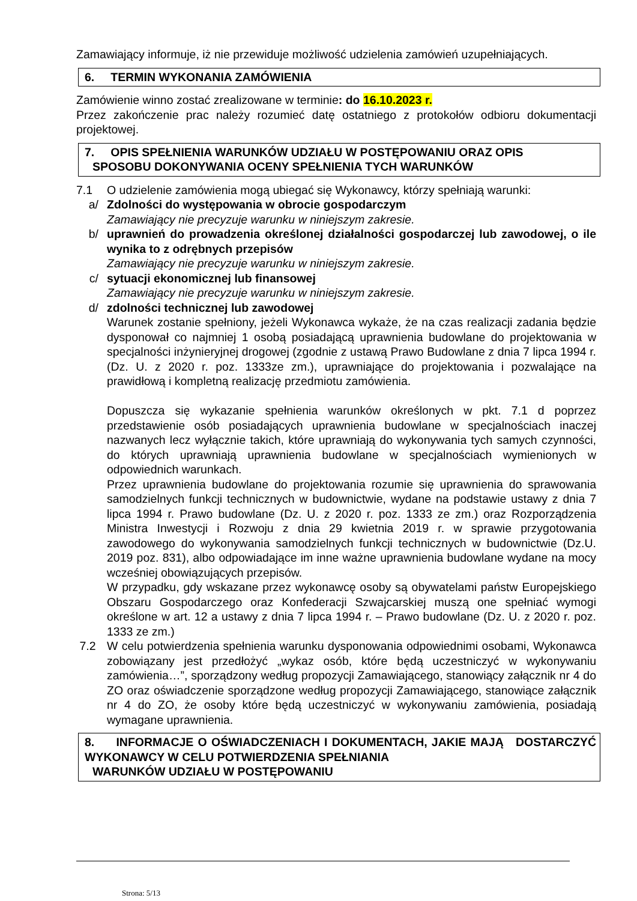Zamawiający informuje, iż nie przewiduje możliwość udzielenia zamówień uzupełniających.
6. TERMIN WYKONANIA ZAMÓWIENIA
Zamówienie winno zostać zrealizowane w terminie: do 16.10.2023 r.
Przez zakończenie prac należy rozumieć datę ostatniego z protokołów odbioru dokumentacji projektowej.
7. OPIS SPEŁNIENIA WARUNKÓW UDZIAŁU W POSTĘPOWANIU ORAZ OPIS
SPOSOBU DOKONYWANIA OCENY SPEŁNIENIA TYCH WARUNKÓW
7.1 O udzielenie zamówienia mogą ubiegać się Wykonawcy, którzy spełniają warunki:
a/ Zdolności do występowania w obrocie gospodarczym
Zamawiający nie precyzuje warunku w niniejszym zakresie.
b/ uprawnień do prowadzenia określonej działalności gospodarczej lub zawodowej, o ile wynika to z odrębnych przepisów
Zamawiający nie precyzuje warunku w niniejszym zakresie.
c/ sytuacji ekonomicznej lub finansowej
Zamawiający nie precyzuje warunku w niniejszym zakresie.
d/ zdolności technicznej lub zawodowej
Warunek zostanie spełniony, jeżeli Wykonawca wykaże, że na czas realizacji zadania będzie dysponował co najmniej 1 osobą posiadającą uprawnienia budowlane do projektowania w specjalności inżynieryjnej drogowej (zgodnie z ustawą Prawo Budowlane z dnia 7 lipca 1994 r. (Dz. U. z 2020 r. poz. 1333ze zm.), uprawniające do projektowania i pozwalające na prawidłową i kompletną realizację przedmiotu zamówienia.
Dopuszcza się wykazanie spełnienia warunków określonych w pkt. 7.1 d poprzez przedstawienie osób posiadających uprawnienia budowlane w specjalnościach inaczej nazwanych lecz wyłącznie takich, które uprawniają do wykonywania tych samych czynności, do których uprawniają uprawnienia budowlane w specjalnościach wymienionych w odpowiednich warunkach.
Przez uprawnienia budowlane do projektowania rozumie się uprawnienia do sprawowania samodzielnych funkcji technicznych w budownictwie, wydane na podstawie ustawy z dnia 7 lipca 1994 r. Prawo budowlane (Dz. U. z 2020 r. poz. 1333 ze zm.) oraz Rozporządzenia Ministra Inwestycji i Rozwoju z dnia 29 kwietnia 2019 r. w sprawie przygotowania zawodowego do wykonywania samodzielnych funkcji technicznych w budownictwie (Dz.U. 2019 poz. 831), albo odpowiadające im inne ważne uprawnienia budowlane wydane na mocy wcześniej obowiązujących przepisów.
W przypadku, gdy wskazane przez wykonawcę osoby są obywatelami państw Europejskiego Obszaru Gospodarczego oraz Konfederacji Szwajcarskiej muszą one spełniać wymogi określone w art. 12 a ustawy z dnia 7 lipca 1994 r. – Prawo budowlane (Dz. U. z 2020 r. poz. 1333 ze zm.)
7.2 W celu potwierdzenia spełnienia warunku dysponowania odpowiednimi osobami, Wykonawca zobowiązany jest przedłożyć „wykaz osób, które będą uczestniczyć w wykonywaniu zamówienia…”, sporządzony według propozycji Zamawiającego, stanowiący załącznik nr 4 do ZO oraz oświadczenie sporządzone według propozycji Zamawiającego, stanowiące załącznik nr 4 do ZO, że osoby które będą uczestniczyć w wykonywaniu zamówienia, posiadają wymagane uprawnienia.
8. INFORMACJE O OŚWIADCZENIACH I DOKUMENTACH, JAKIE MAJĄ DOSTARCZYĆ WYKONAWCY W CELU POTWIERDZENIA SPEŁNIANIA
WARUNKÓW UDZIAŁU W POSTĘPOWANIU
Strona: 5/13